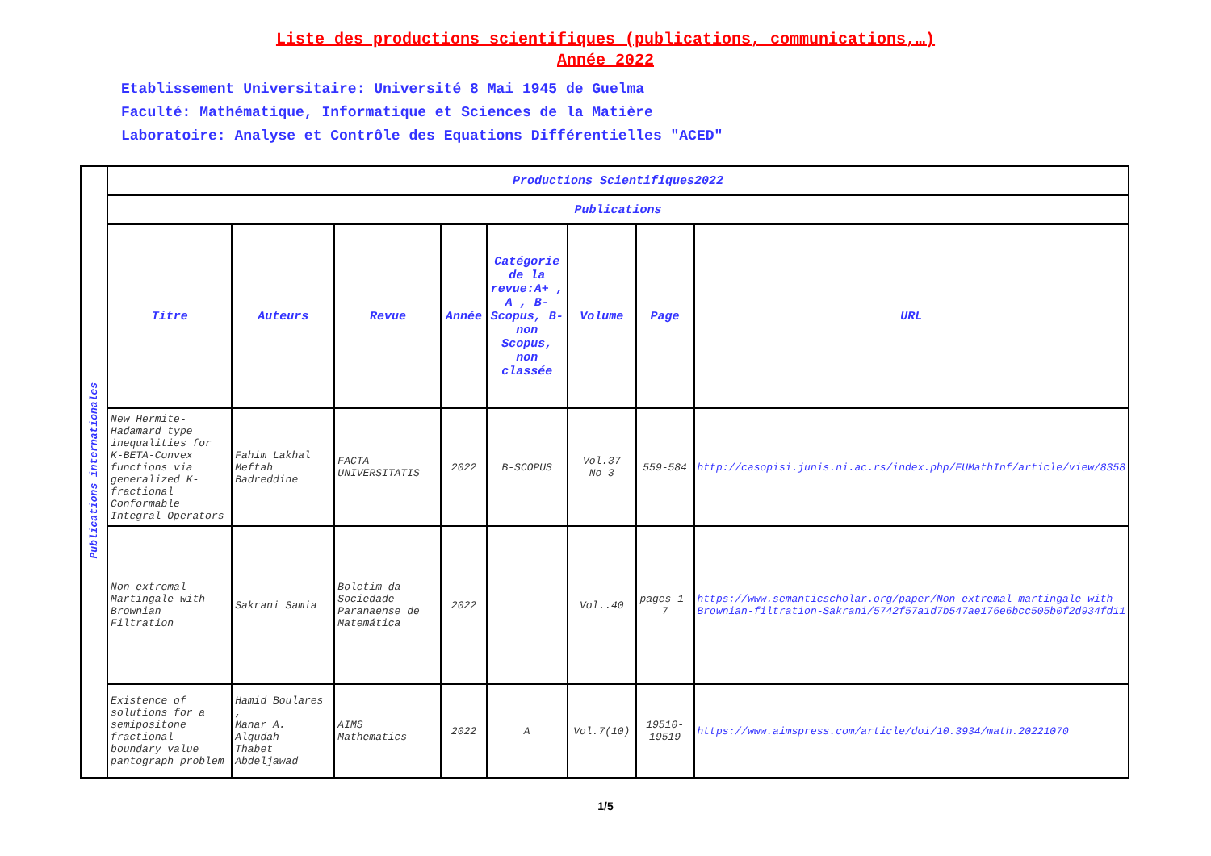Liste des productions scientifiques (publications, communications,…)
Année 2022
Etablissement Universitaire: Université 8 Mai 1945 de Guelma
Faculté: Mathématique, Informatique et Sciences de la Matière
Laboratoire: Analyse et Contrôle des Equations Différentielles "ACED"
| Publications internationales | Productions Scientifiques2022 | | | | | | | |
| | Publications | | | | | | | |
| | Titre | Auteurs | Revue | Année | Catégorie de la revue:A+ , A , B-Scopus, B-non Scopus, non classée | Volume | Page | URL |
| | New Hermite-Hadamard type inequalities for K-BETA-Convex functions via generalized K-fractional Conformable Integral Operators | Fahim Lakhal Meftah Badreddine | FACTA UNIVERSITATIS | 2022 | B-SCOPUS | Vol.37 No 3 | 559-584 | http://casopisi.junis.ni.ac.rs/index.php/FUMathInf/article/view/8358 |
| | Non-extremal Martingale with Brownian Filtration | Sakrani Samia | Boletim da Sociedade Paranaense de Matemática | 2022 | | Vol..40 | pages 1-7 | https://www.semanticscholar.org/paper/Non-extremal-martingale-with-Brownian-filtration-Sakrani/5742f57a1d7b547ae176e6bcc505b0f2d934fd11 |
| | Existence of solutions for a semipositone fractional boundary value pantograph problem | Hamid Boulares , Manar A. Alqudah Thabet Abdeljawad | AIMS Mathematics | 2022 | A | Vol.7(10) | 19510-19519 | https://www.aimspress.com/article/doi/10.3934/math.20221070 |
1/5